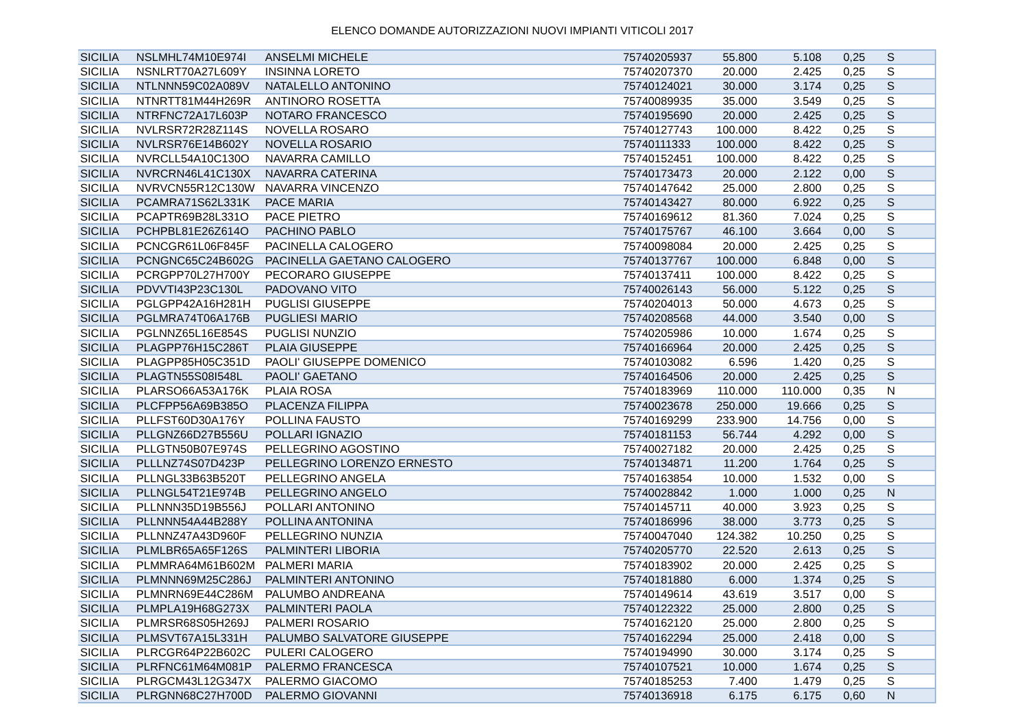ELENCO DOMANDE AUTORIZZAZIONI NUOVI IMPIANTI VITICOLI 2017
| SICILIA | NSLMHL74M10E974I | ANSELMI MICHELE | 75740205937 | 55.800 | 5.108 | 0,25 | S |
| SICILIA | NSNLRT70A27L609Y | INSINNA LORETO | 75740207370 | 20.000 | 2.425 | 0,25 | S |
| SICILIA | NTLNNN59C02A089V | NATALELLO ANTONINO | 75740124021 | 30.000 | 3.174 | 0,25 | S |
| SICILIA | NTNRTT81M44H269R | ANTINORO ROSETTA | 75740089935 | 35.000 | 3.549 | 0,25 | S |
| SICILIA | NTRFNC72A17L603P | NOTARO FRANCESCO | 75740195690 | 20.000 | 2.425 | 0,25 | S |
| SICILIA | NVLRSR72R28Z114S | NOVELLA ROSARO | 75740127743 | 100.000 | 8.422 | 0,25 | S |
| SICILIA | NVLRSR76E14B602Y | NOVELLA ROSARIO | 75740111333 | 100.000 | 8.422 | 0,25 | S |
| SICILIA | NVRCLL54A10C130O | NAVARRA CAMILLO | 75740152451 | 100.000 | 8.422 | 0,25 | S |
| SICILIA | NVRCRN46L41C130X | NAVARRA CATERINA | 75740173473 | 20.000 | 2.122 | 0,00 | S |
| SICILIA | NVRVCN55R12C130W | NAVARRA VINCENZO | 75740147642 | 25.000 | 2.800 | 0,25 | S |
| SICILIA | PCAMRA71S62L331K | PACE MARIA | 75740143427 | 80.000 | 6.922 | 0,25 | S |
| SICILIA | PCAPTR69B28L331O | PACE PIETRO | 75740169612 | 81.360 | 7.024 | 0,25 | S |
| SICILIA | PCHPBL81E26Z614O | PACHINO PABLO | 75740175767 | 46.100 | 3.664 | 0,00 | S |
| SICILIA | PCNCGR61L06F845F | PACINELLA CALOGERO | 75740098084 | 20.000 | 2.425 | 0,25 | S |
| SICILIA | PCNGNC65C24B602G | PACINELLA GAETANO CALOGERO | 75740137767 | 100.000 | 6.848 | 0,00 | S |
| SICILIA | PCRGPP70L27H700Y | PECORARO GIUSEPPE | 75740137411 | 100.000 | 8.422 | 0,25 | S |
| SICILIA | PDVVTI43P23C130L | PADOVANO VITO | 75740026143 | 56.000 | 5.122 | 0,25 | S |
| SICILIA | PGLGPP42A16H281H | PUGLISI GIUSEPPE | 75740204013 | 50.000 | 4.673 | 0,25 | S |
| SICILIA | PGLMRA74T06A176B | PUGLIESI MARIO | 75740208568 | 44.000 | 3.540 | 0,00 | S |
| SICILIA | PGLNNZ65L16E854S | PUGLISI NUNZIO | 75740205986 | 10.000 | 1.674 | 0,25 | S |
| SICILIA | PLAGPP76H15C286T | PLAIA GIUSEPPE | 75740166964 | 20.000 | 2.425 | 0,25 | S |
| SICILIA | PLAGPP85H05C351D | PAOLI' GIUSEPPE DOMENICO | 75740103082 | 6.596 | 1.420 | 0,25 | S |
| SICILIA | PLAGTN55S08I548L | PAOLI' GAETANO | 75740164506 | 20.000 | 2.425 | 0,25 | S |
| SICILIA | PLARSO66A53A176K | PLAIA ROSA | 75740183969 | 110.000 | 110.000 | 0,35 | N |
| SICILIA | PLCFPP56A69B385O | PLACENZA FILIPPA | 75740023678 | 250.000 | 19.666 | 0,25 | S |
| SICILIA | PLLFST60D30A176Y | POLLINA FAUSTO | 75740169299 | 233.900 | 14.756 | 0,00 | S |
| SICILIA | PLLGNZ66D27B556U | POLLARI IGNAZIO | 75740181153 | 56.744 | 4.292 | 0,00 | S |
| SICILIA | PLLGTN50B07E974S | PELLEGRINO AGOSTINO | 75740027182 | 20.000 | 2.425 | 0,25 | S |
| SICILIA | PLLLNZ74S07D423P | PELLEGRINO LORENZO ERNESTO | 75740134871 | 11.200 | 1.764 | 0,25 | S |
| SICILIA | PLLNGL33B63B520T | PELLEGRINO ANGELA | 75740163854 | 10.000 | 1.532 | 0,00 | S |
| SICILIA | PLLNGL54T21E974B | PELLEGRINO ANGELO | 75740028842 | 1.000 | 1.000 | 0,25 | N |
| SICILIA | PLLNNN35D19B556J | POLLARI ANTONINO | 75740145711 | 40.000 | 3.923 | 0,25 | S |
| SICILIA | PLLNNN54A44B288Y | POLLINA ANTONINA | 75740186996 | 38.000 | 3.773 | 0,25 | S |
| SICILIA | PLLNNZ47A43D960F | PELLEGRINO NUNZIA | 75740047040 | 124.382 | 10.250 | 0,25 | S |
| SICILIA | PLMLBR65A65F126S | PALMINTERI LIBORIA | 75740205770 | 22.520 | 2.613 | 0,25 | S |
| SICILIA | PLMMRA64M61B602M | PALMERI MARIA | 75740183902 | 20.000 | 2.425 | 0,25 | S |
| SICILIA | PLMNNN69M25C286J | PALMINTERI ANTONINO | 75740181880 | 6.000 | 1.374 | 0,25 | S |
| SICILIA | PLMNRN69E44C286M | PALUMBO ANDREANA | 75740149614 | 43.619 | 3.517 | 0,00 | S |
| SICILIA | PLMPLA19H68G273X | PALMINTERI PAOLA | 75740122322 | 25.000 | 2.800 | 0,25 | S |
| SICILIA | PLMRSR68S05H269J | PALMERI ROSARIO | 75740162120 | 25.000 | 2.800 | 0,25 | S |
| SICILIA | PLMSVT67A15L331H | PALUMBO SALVATORE GIUSEPPE | 75740162294 | 25.000 | 2.418 | 0,00 | S |
| SICILIA | PLRCGR64P22B602C | PULERI CALOGERO | 75740194990 | 30.000 | 3.174 | 0,25 | S |
| SICILIA | PLRFNC61M64M081P | PALERMO FRANCESCA | 75740107521 | 10.000 | 1.674 | 0,25 | S |
| SICILIA | PLRGCM43L12G347X | PALERMO GIACOMO | 75740185253 | 7.400 | 1.479 | 0,25 | S |
| SICILIA | PLRGNN68C27H700D | PALERMO GIOVANNI | 75740136918 | 6.175 | 6.175 | 0,60 | N |